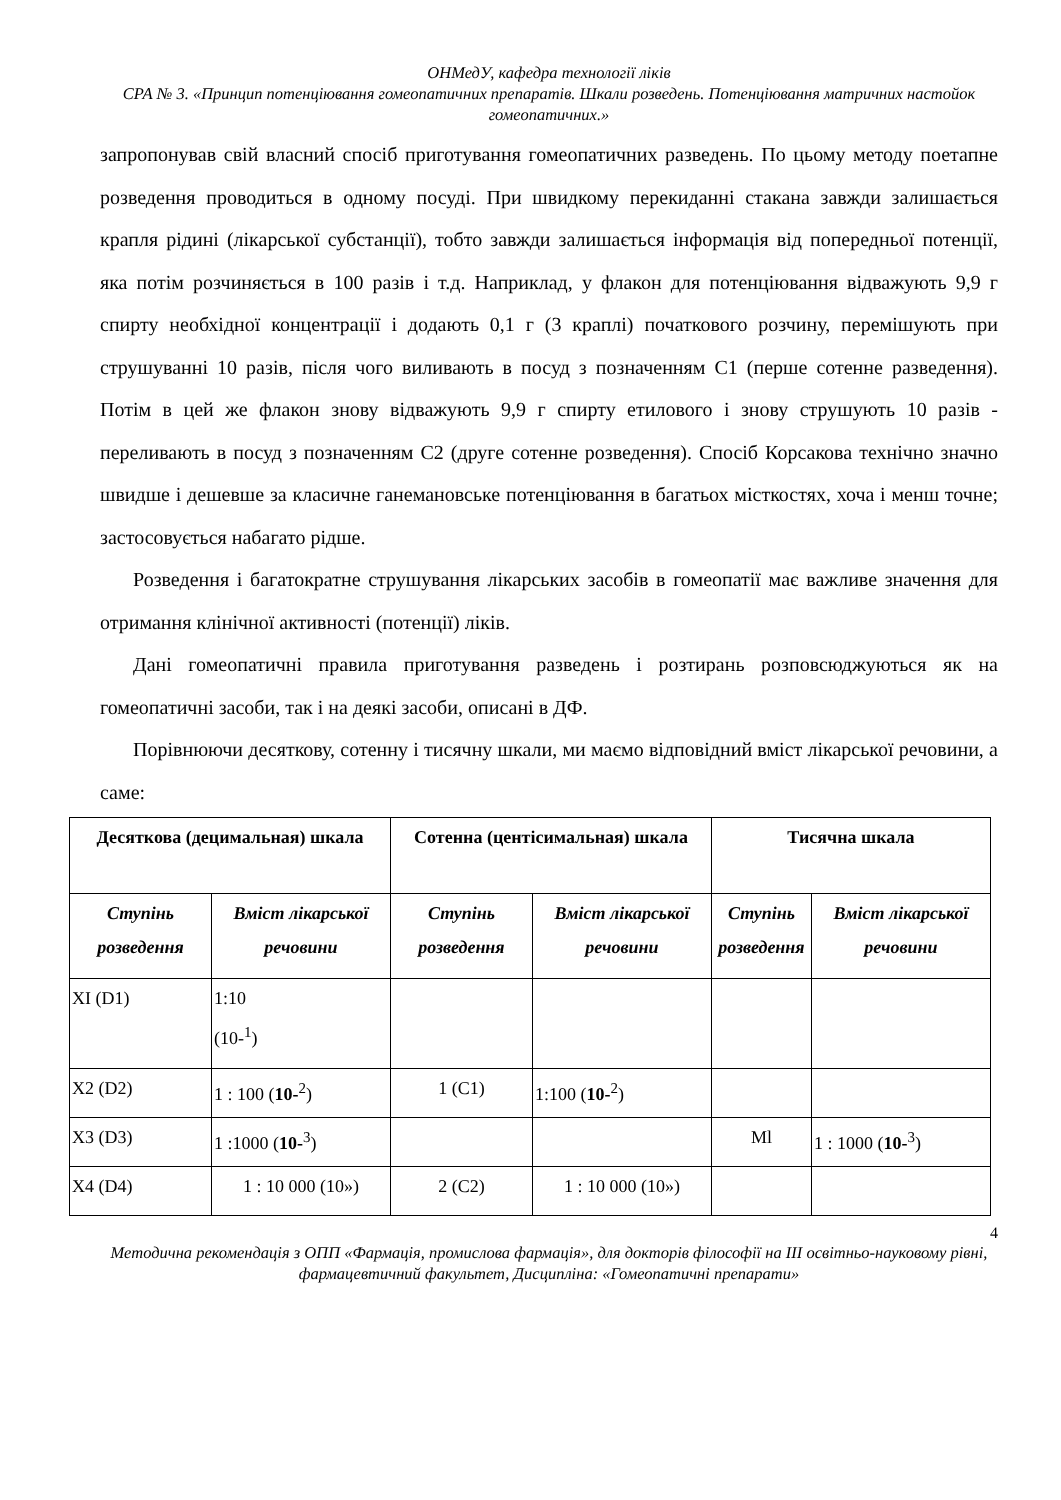ОНМедУ, кафедра технології ліків
СРА № 3. «Принцип потенціювання гомеопатичних препаратів. Шкали розведень. Потенціювання матричних настойок гомеопатичних.»
запропонував свій власний спосіб приготування гомеопатичних разведень. По цьому методу поетапне розведення проводиться в одному посуді. При швидкому перекиданні стакана завжди залишається крапля рідині (лікарської субстанції), тобто завжди залишається інформація від попередньої потенції, яка потім розчиняється в 100 разів і т.д. Наприклад, у флакон для потенціювання відважують 9,9 г спирту необхідної концентрації і додають 0,1 г (3 краплі) початкового розчину, перемішують при струшуванні 10 разів, після чого виливають в посуд з позначенням С1 (перше сотенне разведення). Потім в цей же флакон знову відважують 9,9 г спирту етилового і знову струшують 10 разів - переливають в посуд з позначенням С2 (друге сотенне розведення). Спосіб Корсакова технічно значно швидше і дешевше за класичне ганемановське потенціювання в багатьох місткостях, хоча і менш точне; застосовується набагато рідше.
Розведення і багатократне струшування лікарських засобів в гомеопатії має важливе значення для отримання клінічної активності (потенції) ліків.
Дані гомеопатичні правила приготування разведень і розтирань розповсюджуються як на гомеопатичні засоби, так і на деякі засоби, описані в ДФ.
Порівнюючи десяткову, сотенну і тисячну шкали, ми маємо відповідний вміст лікарської речовини, а саме:
| Десяткова (децимальная) шкала | | Сотенна (центісимальная) шкала | | Тисячна шкала | |
| --- | --- | --- | --- | --- | --- |
| Ступінь розведення | Вміст лікарської речовини | Ступінь розведення | Вміст лікарської речовини | Ступінь розведення | Вміст лікарської речовини |
| XI (D1) | 1:10 (10-<sup>1</sup>) | | | | |
| X2 (D2) | 1 : 100 ( 10-<sup>2</sup>) | 1 (C1) | 1:100 ( 10-<sup>2</sup>) | | |
| X3 (D3) | 1 :1000 ( 10-<sup>3</sup>) | | | Ml | 1 : 1000 ( 10-<sup>3</sup>) |
| X4 (D4) | 1 : 10 000 (10») | 2 (C2) | 1 : 10 000 (10») | | |
4
Методична рекомендація з ОПП «Фармація, промислова фармація», для докторів філософії на III освітньо-науковому рівні, фармацевтичний факультет, Дисципліна: «Гомеопатичні препарати»